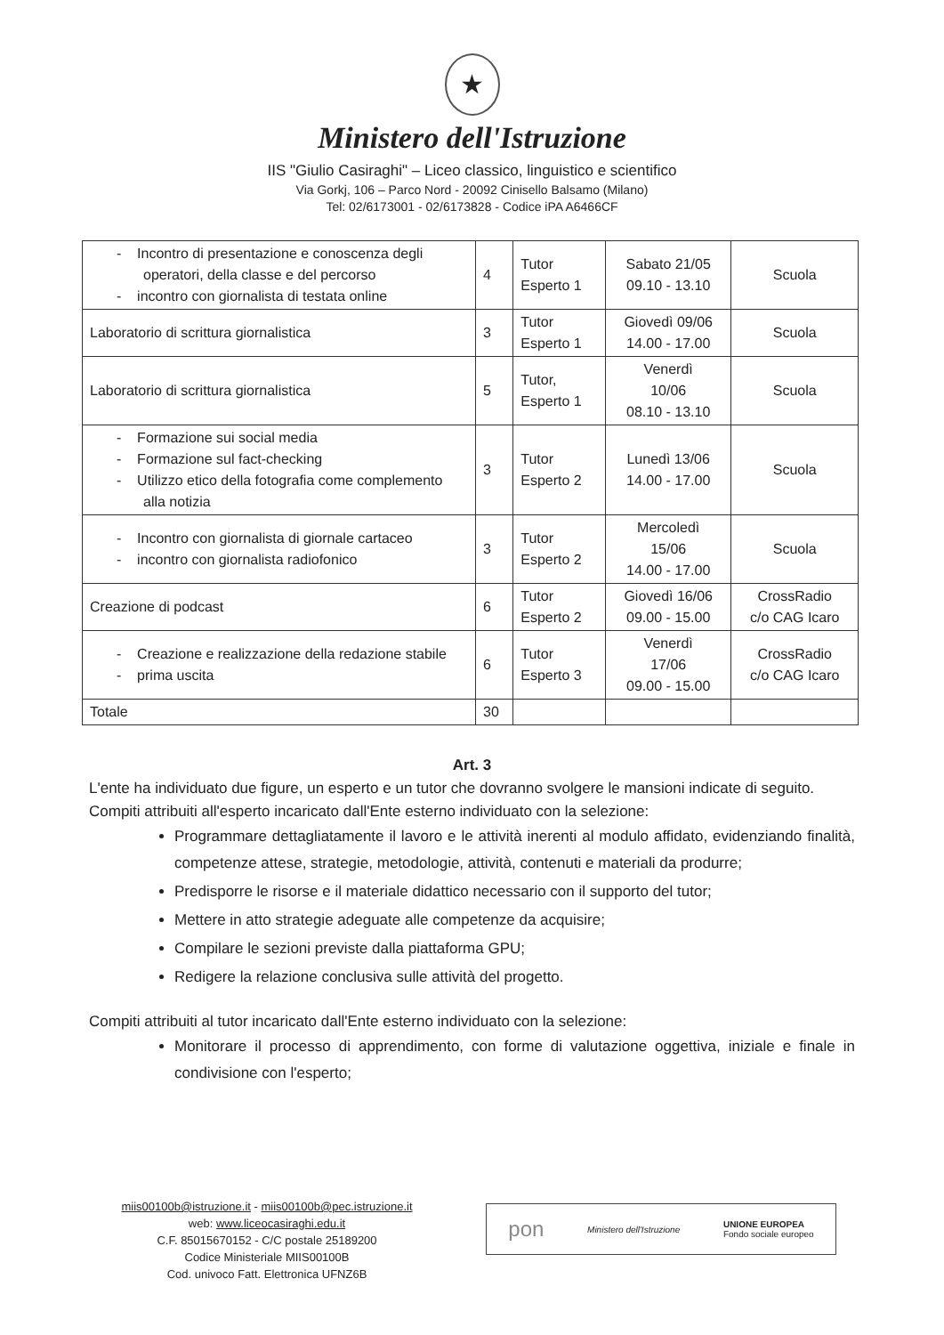★
Ministero dell'Istruzione
IIS "Giulio Casiraghi" – Liceo classico, linguistico e scientifico
Via Gorkj, 106 – Parco Nord - 20092 Cinisello Balsamo (Milano)
Tel: 02/6173001 - 02/6173828 - Codice iPA A6466CF
| - Incontro di presentazione e conoscenza degli operatori, della classe e del percorso - incontro con giornalista di testata online | 4 | Tutor Esperto 1 | Sabato 21/05 09.10 - 13.10 | Scuola |
| Laboratorio di scrittura giornalistica | 3 | Tutor Esperto 1 | Giovedì 09/06 14.00 - 17.00 | Scuola |
| Laboratorio di scrittura giornalistica | 5 | Tutor, Esperto 1 | Venerdì 10/06 08.10 - 13.10 | Scuola |
| - Formazione sui social media - Formazione sul fact-checking - Utilizzo etico della fotografia come complemento alla notizia | 3 | Tutor Esperto 2 | Lunedì 13/06 14.00 - 17.00 | Scuola |
| - Incontro con giornalista di giornale cartaceo - incontro con giornalista radiofonico | 3 | Tutor Esperto 2 | Mercoledì 15/06 14.00 - 17.00 | Scuola |
| Creazione di podcast | 6 | Tutor Esperto 2 | Giovedì 16/06 09.00 - 15.00 | CrossRadio c/o CAG Icaro |
| - Creazione e realizzazione della redazione stabile - prima uscita | 6 | Tutor Esperto 3 | Venerdì 17/06 09.00 - 15.00 | CrossRadio c/o CAG Icaro |
| Totale | 30 | | | |
Art. 3
L'ente ha individuato due figure, un esperto e un tutor che dovranno svolgere le mansioni indicate di seguito.
Compiti attribuiti all'esperto incaricato dall'Ente esterno individuato con la selezione:
Programmare dettagliatamente il lavoro e le attività inerenti al modulo affidato, evidenziando finalità, competenze attese, strategie, metodologie, attività, contenuti e materiali da produrre;
Predisporre le risorse e il materiale didattico necessario con il supporto del tutor;
Mettere in atto strategie adeguate alle competenze da acquisire;
Compilare le sezioni previste dalla piattaforma GPU;
Redigere la relazione conclusiva sulle attività del progetto.
Compiti attribuiti al tutor incaricato dall'Ente esterno individuato con la selezione:
Monitorare il processo di apprendimento, con forme di valutazione oggettiva, iniziale e finale in condivisione con l'esperto;
miis00100b@istruzione.it - miis00100b@pec.istruzione.it
web: www.liceocasiraghi.edu.it
C.F. 85015670152 - C/C postale 25189200
Codice Ministeriale MIIS00100B
Cod. univoco Fatt. Elettronica UFNZ6B
pon Ministero dell'Istruzione UNIONE EUROPEA
Fondo sociale europeo